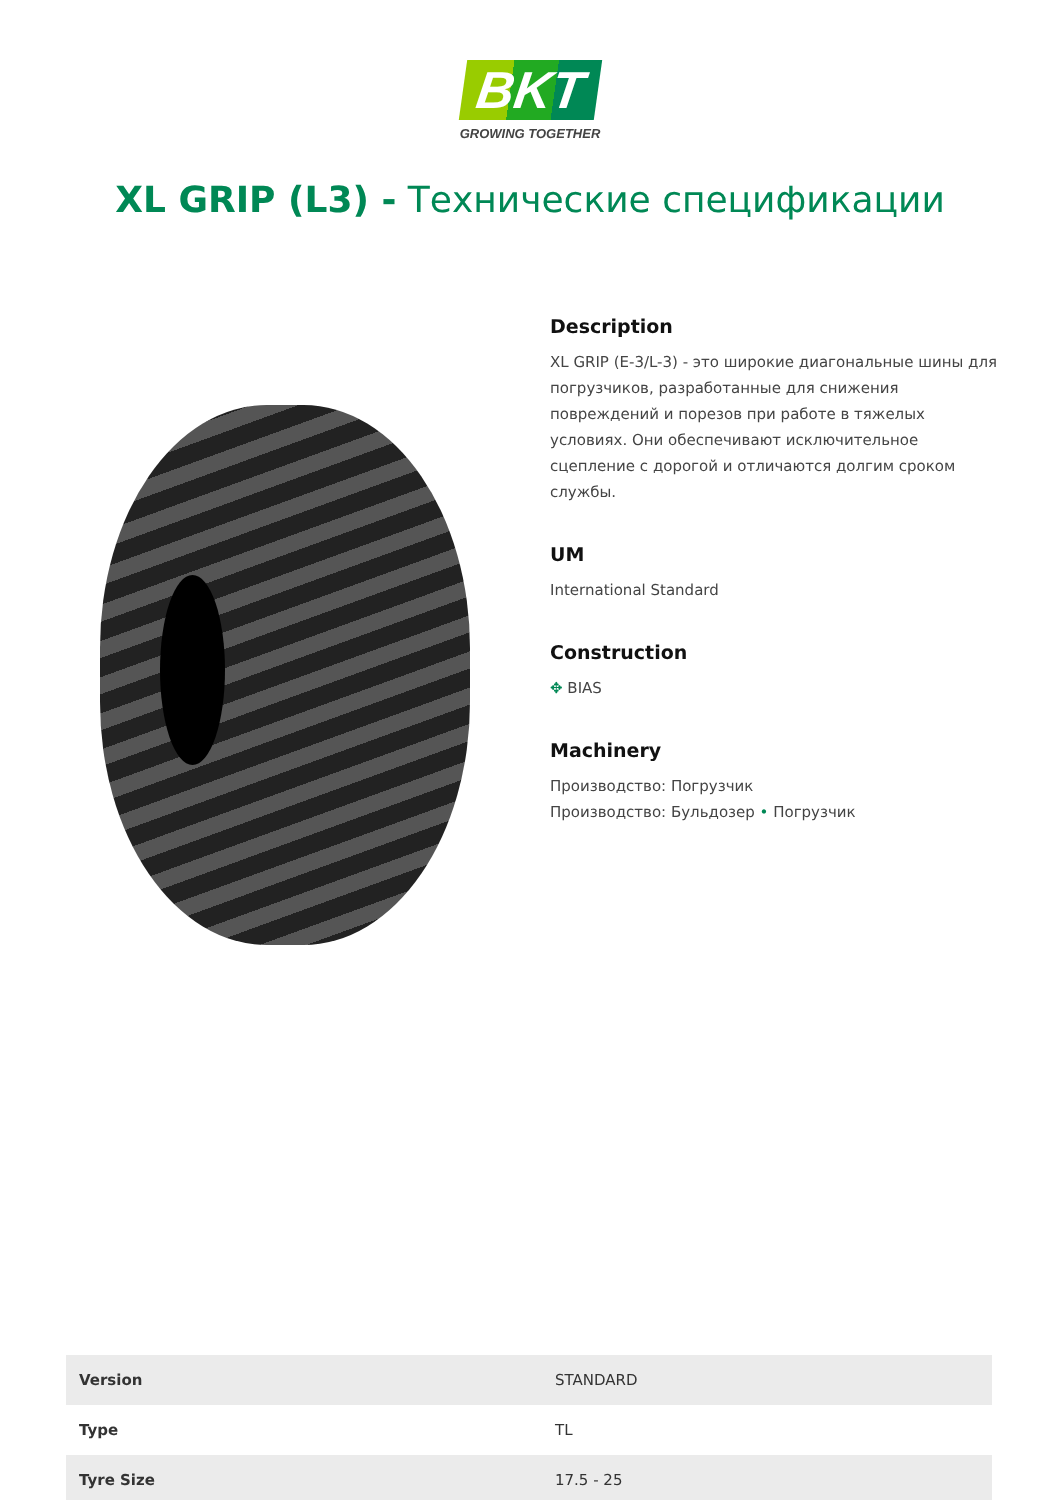BKT
GROWING TOGETHER
XL GRIP (L3) - Технические спецификации
Description
XL GRIP (E-3/L-3) - это широкие диагональные шины для погрузчиков, разработанные для снижения повреждений и порезов при работе в тяжелых условиях. Они обеспечивают исключительное сцепление с дорогой и отличаются долгим сроком службы.
UM
International Standard
Construction
✥ BIAS
Machinery
Производство: Погрузчик
Производство: Бульдозер • Погрузчик
| Version | STANDARD |
| Type | TL |
| Tyre Size | 17.5 - 25 |